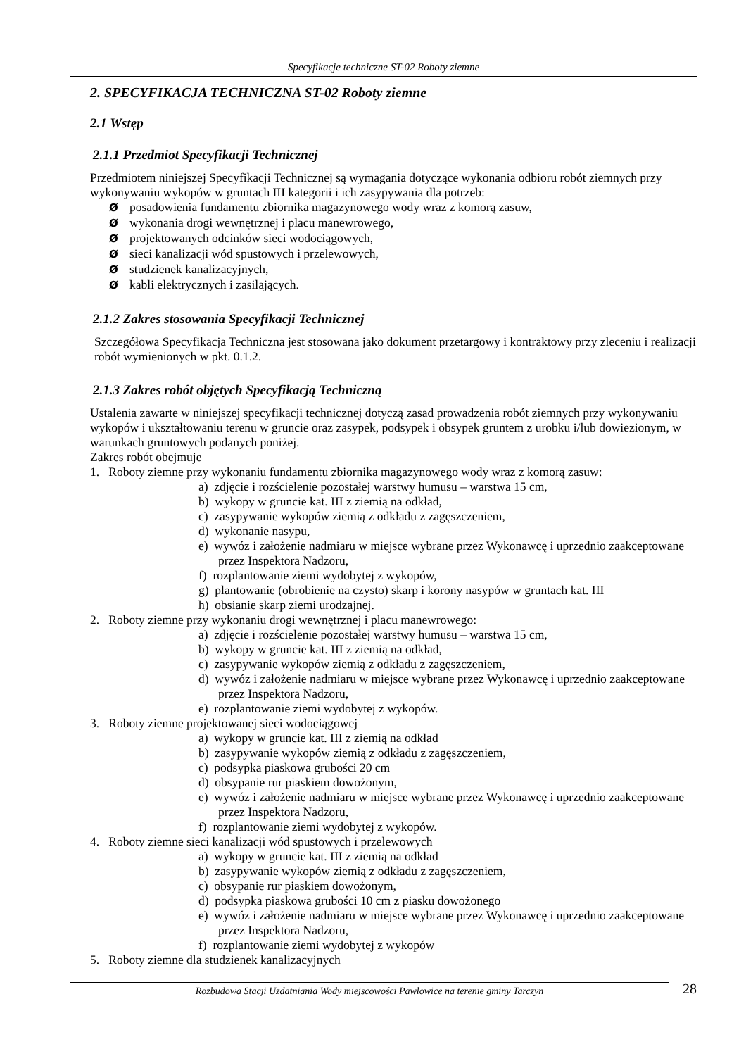Specyfikacje techniczne ST-02 Roboty ziemne
2. SPECYFIKACJA TECHNICZNA ST-02 Roboty ziemne
2.1 Wstęp
2.1.1 Przedmiot Specyfikacji Technicznej
Przedmiotem niniejszej Specyfikacji Technicznej są wymagania dotyczące wykonania odbioru robót ziemnych przy wykonywaniu wykopów w gruntach III kategorii i ich zasypywania dla potrzeb:
Øposadowienia fundamentu zbiornika magazynowego wody wraz z komorą zasuw,
Øwykonania drogi wewnętrznej i placu manewrowego,
Øprojektowanych odcinków sieci wodociągowych,
Øsieci kanalizacji wód spustowych i przelewowych,
Østudzienek kanalizacyjnych,
Økabli elektrycznych i zasilających.
2.1.2 Zakres stosowania Specyfikacji Technicznej
Szczegółowa Specyfikacja Techniczna jest stosowana jako dokument przetargowy i kontraktowy przy zleceniu i realizacji robót wymienionych w pkt. 0.1.2.
2.1.3 Zakres robót objętych Specyfikacją Techniczną
Ustalenia zawarte w niniejszej specyfikacji technicznej dotyczą zasad prowadzenia robót ziemnych przy wykonywaniu wykopów i ukształtowaniu terenu w gruncie oraz zasypek, podsypek i obsypek gruntem z urobku i/lub dowiezionym, w warunkach gruntowych podanych poniżej.
Zakres robót obejmuje
1. Roboty ziemne przy wykonaniu fundamentu zbiornika magazynowego wody wraz z komorą zasuw:
a) zdjęcie i rozścielenie pozostałej warstwy humusu – warstwa 15 cm,
b) wykopy w gruncie kat. III z ziemią na odkład,
c) zasypywanie wykopów ziemią z odkładu z zagęszczeniem,
d) wykonanie nasypu,
e) wywóz i założenie nadmiaru w miejsce wybrane przez Wykonawcę i uprzednio zaakceptowane przez Inspektora Nadzoru,
f) rozplantowanie ziemi wydobytej z wykopów,
g) plantowanie (obrobienie na czysto) skarp i korony nasypów w gruntach kat. III
h) obsianie skarp ziemi urodzajnej.
2. Roboty ziemne przy wykonaniu drogi wewnętrznej i placu manewrowego:
a) zdjęcie i rozścielenie pozostałej warstwy humusu – warstwa 15 cm,
b) wykopy w gruncie kat. III z ziemią na odkład,
c) zasypywanie wykopów ziemią z odkładu z zagęszczeniem,
d) wywóz i założenie nadmiaru w miejsce wybrane przez Wykonawcę i uprzednio zaakceptowane przez Inspektora Nadzoru,
e) rozplantowanie ziemi wydobytej z wykopów.
3. Roboty ziemne projektowanej sieci wodociągowej
a) wykopy w gruncie kat. III z ziemią na odkład
b) zasypywanie wykopów ziemią z odkładu z zagęszczeniem,
c) podsypka piaskowa grubości 20 cm
d) obsypanie rur piaskiem dowożonym,
e) wywóz i założenie nadmiaru w miejsce wybrane przez Wykonawcę i uprzednio zaakceptowane przez Inspektora Nadzoru,
f) rozplantowanie ziemi wydobytej z wykopów.
4. Roboty ziemne sieci kanalizacji wód spustowych i przelewowych
a) wykopy w gruncie kat. III z ziemią na odkład
b) zasypywanie wykopów ziemią z odkładu z zagęszczeniem,
c) obsypanie rur piaskiem dowożonym,
d) podsypka piaskowa grubości 10 cm z piasku dowożonego
e) wywóz i założenie nadmiaru w miejsce wybrane przez Wykonawcę i uprzednio zaakceptowane przez Inspektora Nadzoru,
f) rozplantowanie ziemi wydobytej z wykopów
5. Roboty ziemne dla studzienek kanalizacyjnych
Rozbudowa Stacji Uzdatniania Wody miejscowości Pawłowice na terenie gminy Tarczyn 28